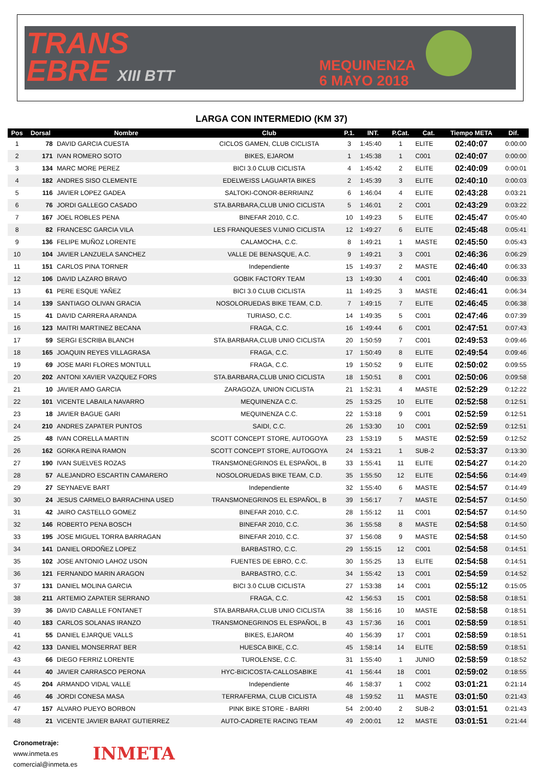TRANS
EBRE XIII BTT
MEQUINENZA
6 MAYO 2018
LARGA CON INTERMEDIO (KM 37)
| Pos | Dorsal | Nombre | Club | P.1. | INT. | P.Cat. | Cat. | Tiempo META | Dif. |
| --- | --- | --- | --- | --- | --- | --- | --- | --- | --- |
| 1 | 78 | DAVID GARCIA CUESTA | CICLOS GAMEN, CLUB CICLISTA | 3 | 1:45:40 | 1 | ELITE | 02:40:07 | 0:00:00 |
| 2 | 171 | IVAN ROMERO SOTO | BIKES, EJAROM | 1 | 1:45:38 | 1 | C001 | 02:40:07 | 0:00:00 |
| 3 | 134 | MARC MORE PEREZ | BICI 3.0 CLUB CICLISTA | 4 | 1:45:42 | 2 | ELITE | 02:40:09 | 0:00:01 |
| 4 | 182 | ANDRES SISO CLEMENTE | EDELWEISS LAGUARTA BIKES | 2 | 1:45:39 | 3 | ELITE | 02:40:10 | 0:00:03 |
| 5 | 116 | JAVIER LOPEZ GADEA | SALTOKI-CONOR-BERRIAINZ | 6 | 1:46:04 | 4 | ELITE | 02:43:28 | 0:03:21 |
| 6 | 76 | JORDI GALLEGO CASADO | STA.BARBARA,CLUB UNIO CICLISTA | 5 | 1:46:01 | 2 | C001 | 02:43:29 | 0:03:22 |
| 7 | 167 | JOEL ROBLES PENA | BINEFAR 2010, C.C. | 10 | 1:49:23 | 5 | ELITE | 02:45:47 | 0:05:40 |
| 8 | 82 | FRANCESC GARCIA VILA | LES FRANQUESES V.UNIO CICLISTA | 12 | 1:49:27 | 6 | ELITE | 02:45:48 | 0:05:41 |
| 9 | 136 | FELIPE MUÑOZ LORENTE | CALAMOCHA, C.C. | 8 | 1:49:21 | 1 | MASTE | 02:45:50 | 0:05:43 |
| 10 | 104 | JAVIER LANZUELA SANCHEZ | VALLE DE BENASQUE, A.C. | 9 | 1:49:21 | 3 | C001 | 02:46:36 | 0:06:29 |
| 11 | 151 | CARLOS PINA TORNER | Independiente | 15 | 1:49:37 | 2 | MASTE | 02:46:40 | 0:06:33 |
| 12 | 106 | DAVID LAZARO BRAVO | GOBIK FACTORY TEAM | 13 | 1:49:30 | 4 | C001 | 02:46:40 | 0:06:33 |
| 13 | 61 | PERE ESQUE YAÑEZ | BICI 3.0 CLUB CICLISTA | 11 | 1:49:25 | 3 | MASTE | 02:46:41 | 0:06:34 |
| 14 | 139 | SANTIAGO OLIVAN GRACIA | NOSOLORUEDAS BIKE TEAM, C.D. | 7 | 1:49:15 | 7 | ELITE | 02:46:45 | 0:06:38 |
| 15 | 41 | DAVID CARRERA ARANDA | TURIASO, C.C. | 14 | 1:49:35 | 5 | C001 | 02:47:46 | 0:07:39 |
| 16 | 123 | MAITRI MARTINEZ BECANA | FRAGA, C.C. | 16 | 1:49:44 | 6 | C001 | 02:47:51 | 0:07:43 |
| 17 | 59 | SERGI ESCRIBA BLANCH | STA.BARBARA,CLUB UNIO CICLISTA | 20 | 1:50:59 | 7 | C001 | 02:49:53 | 0:09:46 |
| 18 | 165 | JOAQUIN REYES VILLAGRASA | FRAGA, C.C. | 17 | 1:50:49 | 8 | ELITE | 02:49:54 | 0:09:46 |
| 19 | 69 | JOSE MARI FLORES MONTULL | FRAGA, C.C. | 19 | 1:50:52 | 9 | ELITE | 02:50:02 | 0:09:55 |
| 20 | 202 | ANTONI XAVIER VAZQUEZ FORS | STA.BARBARA,CLUB UNIO CICLISTA | 18 | 1:50:51 | 8 | C001 | 02:50:06 | 0:09:58 |
| 21 | 10 | JAVIER AMO GARCIA | ZARAGOZA, UNION CICLISTA | 21 | 1:52:31 | 4 | MASTE | 02:52:29 | 0:12:22 |
| 22 | 101 | VICENTE LABAILA NAVARRO | MEQUINENZA C.C. | 25 | 1:53:25 | 10 | ELITE | 02:52:58 | 0:12:51 |
| 23 | 18 | JAVIER BAGUE GARI | MEQUINENZA C.C. | 22 | 1:53:18 | 9 | C001 | 02:52:59 | 0:12:51 |
| 24 | 210 | ANDRES ZAPATER PUNTOS | SAIDI, C.C. | 26 | 1:53:30 | 10 | C001 | 02:52:59 | 0:12:51 |
| 25 | 48 | IVAN CORELLA MARTIN | SCOTT CONCEPT STORE, AUTOGOYA | 23 | 1:53:19 | 5 | MASTE | 02:52:59 | 0:12:52 |
| 26 | 162 | GORKA REINA RAMON | SCOTT CONCEPT STORE, AUTOGOYA | 24 | 1:53:21 | 1 | SUB-2 | 02:53:37 | 0:13:30 |
| 27 | 190 | IVAN SUELVES ROZAS | TRANSMONEGRINOS EL ESPAÑOL, B | 33 | 1:55:41 | 11 | ELITE | 02:54:27 | 0:14:20 |
| 28 | 57 | ALEJANDRO ESCARTIN CAMARERO | NOSOLORUEDAS BIKE TEAM, C.D. | 35 | 1:55:50 | 12 | ELITE | 02:54:56 | 0:14:49 |
| 29 | 27 | SEYNAEVE BART | Independiente | 32 | 1:55:40 | 6 | MASTE | 02:54:57 | 0:14:49 |
| 30 | 24 | JESUS CARMELO BARRACHINA USED | TRANSMONEGRINOS EL ESPAÑOL, B | 39 | 1:56:17 | 7 | MASTE | 02:54:57 | 0:14:50 |
| 31 | 42 | JAIRO CASTELLO GOMEZ | BINEFAR 2010, C.C. | 28 | 1:55:12 | 11 | C001 | 02:54:57 | 0:14:50 |
| 32 | 146 | ROBERTO PENA BOSCH | BINEFAR 2010, C.C. | 36 | 1:55:58 | 8 | MASTE | 02:54:58 | 0:14:50 |
| 33 | 195 | JOSE MIGUEL TORRA BARRAGAN | BINEFAR 2010, C.C. | 37 | 1:56:08 | 9 | MASTE | 02:54:58 | 0:14:50 |
| 34 | 141 | DANIEL ORDOÑEZ LOPEZ | BARBASTRO, C.C. | 29 | 1:55:15 | 12 | C001 | 02:54:58 | 0:14:51 |
| 35 | 102 | JOSE ANTONIO LAHOZ USON | FUENTES DE EBRO, C.C. | 30 | 1:55:25 | 13 | ELITE | 02:54:58 | 0:14:51 |
| 36 | 121 | FERNANDO MARIN ARAGON | BARBASTRO, C.C. | 34 | 1:55:42 | 13 | C001 | 02:54:59 | 0:14:52 |
| 37 | 131 | DANIEL MOLINA GARCIA | BICI 3.0 CLUB CICLISTA | 27 | 1:53:38 | 14 | C001 | 02:55:12 | 0:15:05 |
| 38 | 211 | ARTEMIO ZAPATER SERRANO | FRAGA, C.C. | 42 | 1:56:53 | 15 | C001 | 02:58:58 | 0:18:51 |
| 39 | 36 | DAVID CABALLE FONTANET | STA.BARBARA,CLUB UNIO CICLISTA | 38 | 1:56:16 | 10 | MASTE | 02:58:58 | 0:18:51 |
| 40 | 183 | CARLOS SOLANAS IRANZO | TRANSMONEGRINOS EL ESPAÑOL, B | 43 | 1:57:36 | 16 | C001 | 02:58:59 | 0:18:51 |
| 41 | 55 | DANIEL EJARQUE VALLS | BIKES, EJAROM | 40 | 1:56:39 | 17 | C001 | 02:58:59 | 0:18:51 |
| 42 | 133 | DANIEL MONSERRAT BER | HUESCA BIKE, C.C. | 45 | 1:58:14 | 14 | ELITE | 02:58:59 | 0:18:51 |
| 43 | 66 | DIEGO FERRIZ LORENTE | TUROLENSE, C.C. | 31 | 1:55:40 | 1 | JUNIO | 02:58:59 | 0:18:52 |
| 44 | 40 | JAVIER CARRASCO PERONA | HYC-BICICOSTA-CALLOSABIKE | 41 | 1:56:44 | 18 | C001 | 02:59:02 | 0:18:55 |
| 45 | 204 | ARMANDO VIDAL VALLE | Independiente | 46 | 1:58:37 | 1 | C002 | 03:01:21 | 0:21:14 |
| 46 | 46 | JORDI CONESA MASA | TERRAFERMA, CLUB CICLISTA | 48 | 1:59:52 | 11 | MASTE | 03:01:50 | 0:21:43 |
| 47 | 157 | ALVARO PUEYO BORBON | PINK BIKE STORE - BARRI | 54 | 2:00:40 | 2 | SUB-2 | 03:01:51 | 0:21:43 |
| 48 | 21 | VICENTE JAVIER BARAT GUTIERREZ | AUTO-CADRETE RACING TEAM | 49 | 2:00:01 | 12 | MASTE | 03:01:51 | 0:21:44 |
Cronometraje:
www.inmeta.es
comercial@inmeta.es
INMETA